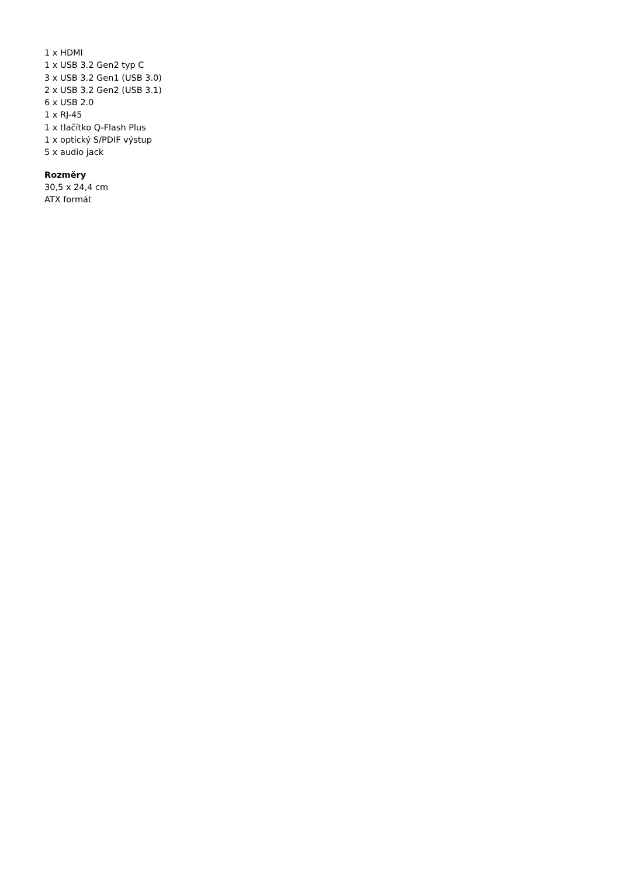1 x HDMI
1 x USB 3.2 Gen2 typ C
3 x USB 3.2 Gen1 (USB 3.0)
2 x USB 3.2 Gen2 (USB 3.1)
6 x USB 2.0
1 x RJ-45
1 x tlačítko Q-Flash Plus
1 x optický S/PDIF výstup
5 x audio jack
Rozměry
30,5 x 24,4 cm
ATX formát